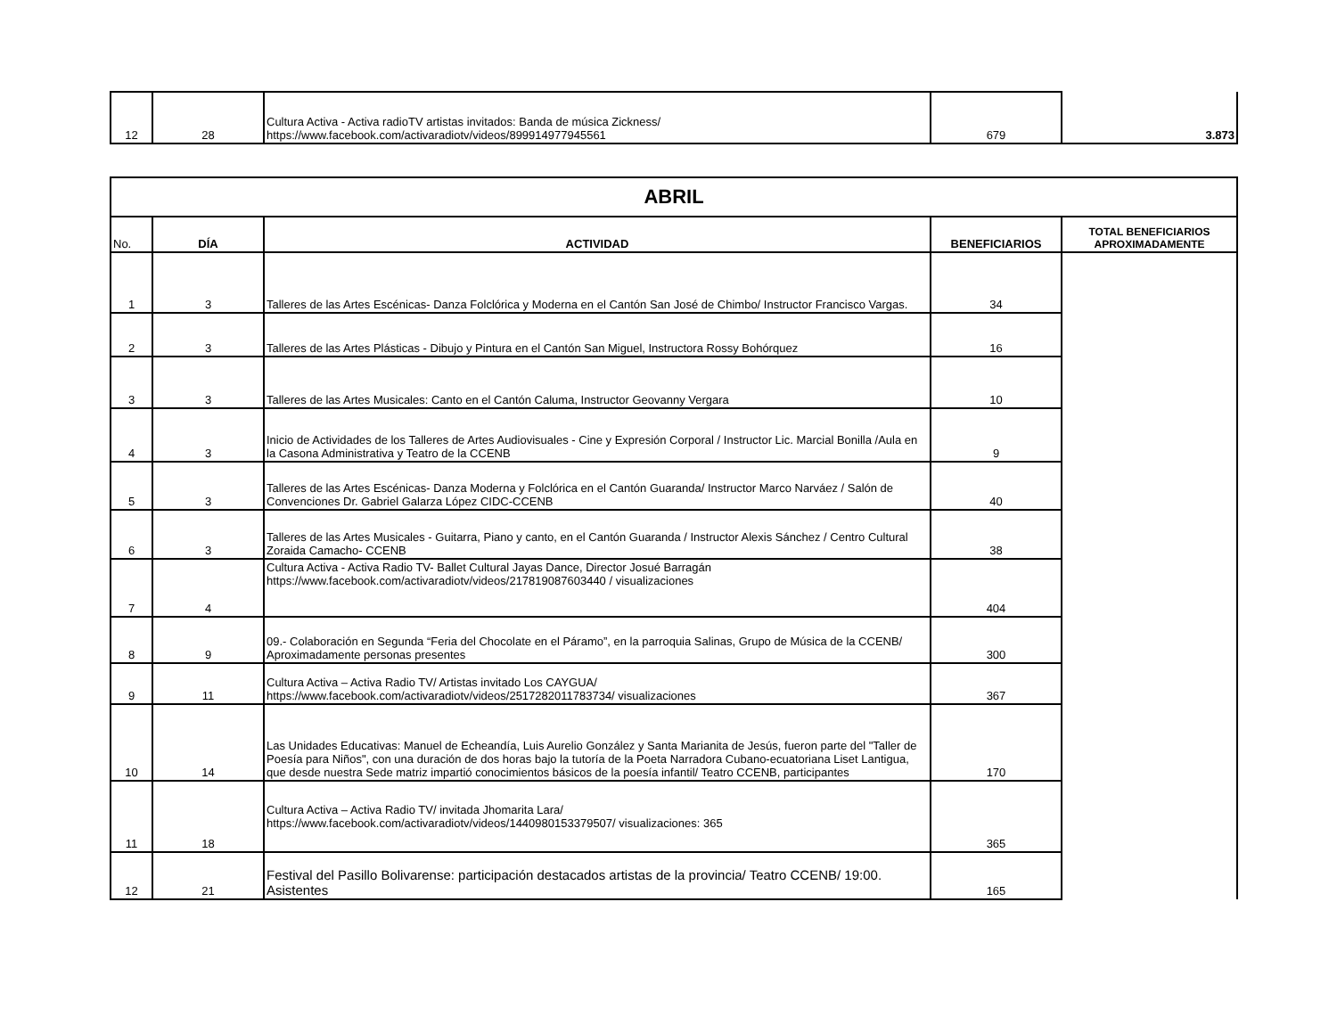| 12 | 28 | Cultura Activa - Activa radioTV artistas invitados: Banda de música Zickness/ https://www.facebook.com/activaradiotv/videos/899914977945561 | 679 | 3.873 |
| ABRIL | | | | |
| --- | --- | --- | --- | --- |
| No. | DÍA | ACTIVIDAD | BENEFICIARIOS | TOTAL BENEFICIARIOS APROXIMADAMENTE |
| 1 | 3 | Talleres de las Artes Escénicas- Danza Folclórica y Moderna en el Cantón San José de Chimbo/ Instructor Francisco Vargas. | 34 | |
| 2 | 3 | Talleres de las Artes Plásticas - Dibujo y Pintura en el Cantón San Miguel, Instructora Rossy Bohórquez | 16 | |
| 3 | 3 | Talleres de las Artes Musicales: Canto en el Cantón Caluma, Instructor Geovanny Vergara | 10 | |
| 4 | 3 | Inicio de Actividades de los Talleres de Artes Audiovisuales - Cine y Expresión Corporal / Instructor Lic. Marcial Bonilla /Aula en la Casona Administrativa y Teatro de la CCENB | 9 | |
| 5 | 3 | Talleres de las Artes Escénicas- Danza Moderna y Folclórica en el Cantón Guaranda/ Instructor Marco Narváez / Salón de Convenciones Dr. Gabriel Galarza López CIDC-CCENB | 40 | |
| 6 | 3 | Talleres de las Artes Musicales - Guitarra, Piano y canto, en el Cantón Guaranda / Instructor Alexis Sánchez / Centro Cultural Zoraida Camacho- CCENB | 38 | |
| 7 | 4 | Cultura Activa - Activa Radio TV- Ballet Cultural Jayas Dance, Director Josué Barragán https://www.facebook.com/activaradiotv/videos/217819087603440 / visualizaciones | 404 | |
| 8 | 9 | 09.- Colaboración en Segunda “Feria del Chocolate en el Páramo”, en la parroquia Salinas, Grupo de Música de la CCENB/ Aproximadamente personas presentes | 300 | |
| 9 | 11 | Cultura Activa – Activa Radio TV/ Artistas invitado Los CAYGUA/ https://www.facebook.com/activaradiotv/videos/2517282011783734/ visualizaciones | 367 | |
| 10 | 14 | Las Unidades Educativas: Manuel de Echeandía, Luis Aurelio González y Santa Marianita de Jesús, fueron parte del "Taller de Poesía para Niños", con una duración de dos horas bajo la tutoría de la Poeta Narradora Cubano-ecuatoriana Liset Lantigua, que desde nuestra Sede matriz impartió conocimientos básicos de la poesía infantil/ Teatro CCENB, participantes | 170 | |
| 11 | 18 | Cultura Activa – Activa Radio TV/ invitada Jhomarita Lara/ https://www.facebook.com/activaradiotv/videos/1440980153379507/ visualizaciones: 365 | 365 | |
| 12 | 21 | Festival del Pasillo Bolivarense: participación destacados artistas de la provincia/ Teatro CCENB/ 19:00. Asistentes | 165 | |